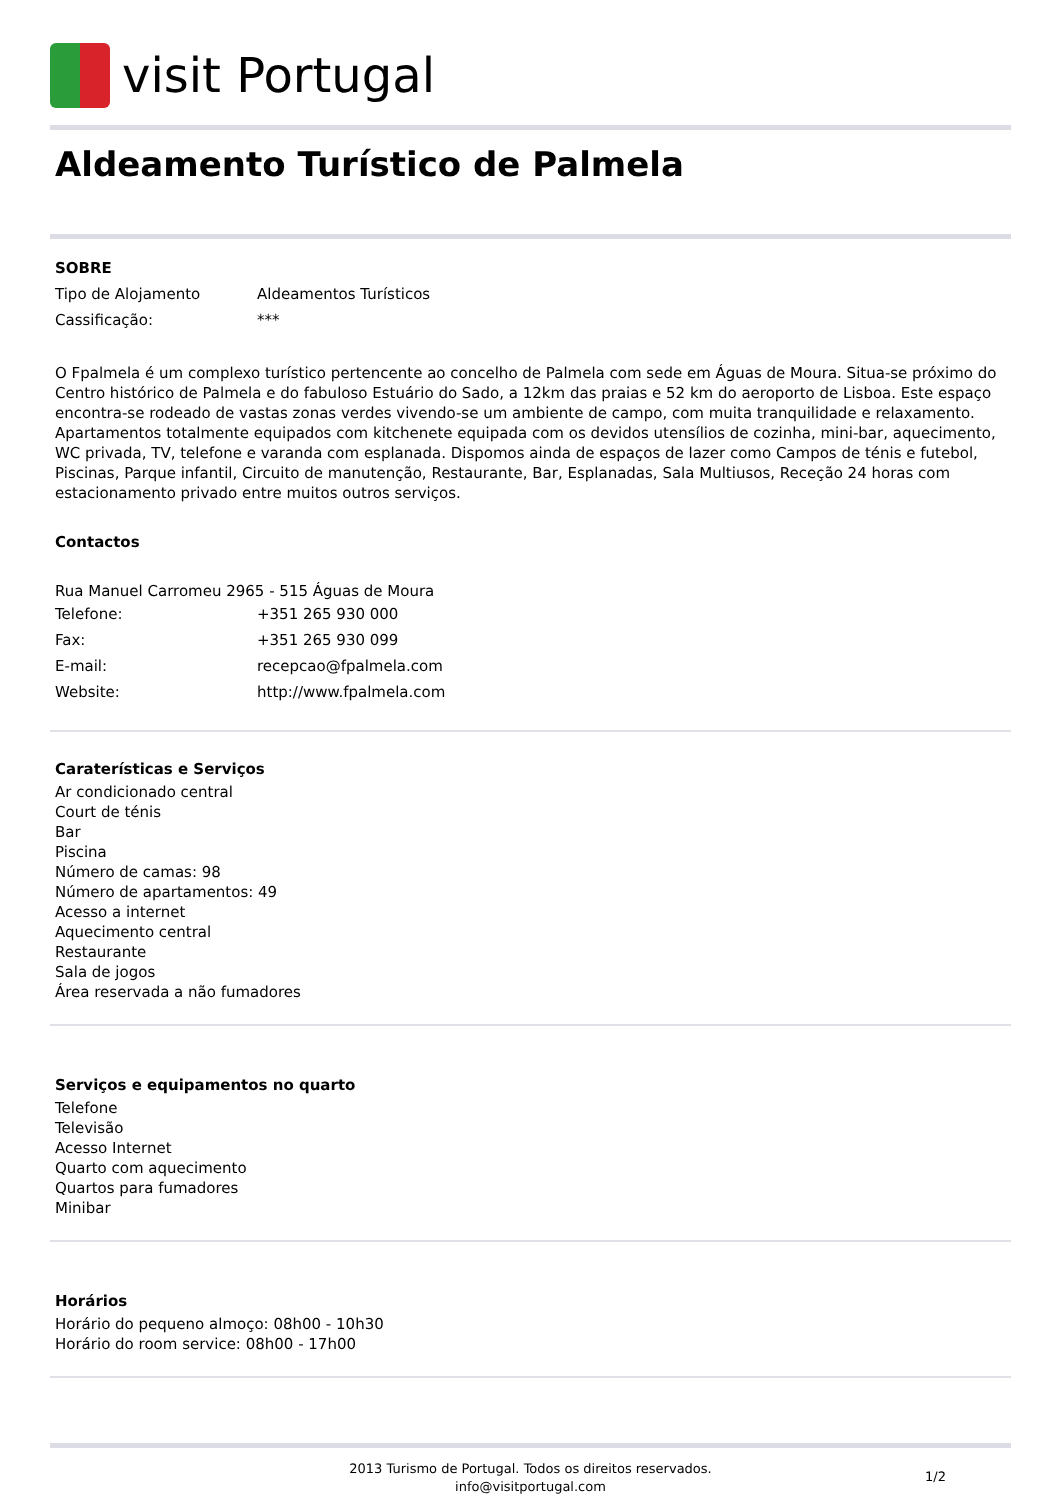visit Portugal
Aldeamento Turístico de Palmela
SOBRE
Tipo de Alojamento Aldeamentos Turísticos
Cassificação: ***
O Fpalmela é um complexo turístico pertencente ao concelho de Palmela com sede em Águas de Moura. Situa-se próximo do Centro histórico de Palmela e do fabuloso Estuário do Sado, a 12km das praias e 52 km do aeroporto de Lisboa. Este espaço encontra-se rodeado de vastas zonas verdes vivendo-se um ambiente de campo, com muita tranquilidade e relaxamento. Apartamentos totalmente equipados com kitchenete equipada com os devidos utensílios de cozinha, mini-bar, aquecimento, WC privada, TV, telefone e varanda com esplanada. Dispomos ainda de espaços de lazer como Campos de ténis e futebol, Piscinas, Parque infantil, Circuito de manutenção, Restaurante, Bar, Esplanadas, Sala Multiusos, Receção 24 horas com estacionamento privado entre muitos outros serviços.
Contactos
Rua Manuel Carromeu 2965 - 515 Águas de Moura
Telefone: +351 265 930 000
Fax: +351 265 930 099
E-mail: recepcao@fpalmela.com
Website: http://www.fpalmela.com
Caraterísticas e Serviços
Ar condicionado central
Court de ténis
Bar
Piscina
Número de camas: 98
Número de apartamentos: 49
Acesso a internet
Aquecimento central
Restaurante
Sala de jogos
Área reservada a não fumadores
Serviços e equipamentos no quarto
Telefone
Televisão
Acesso Internet
Quarto com aquecimento
Quartos para fumadores
Minibar
Horários
Horário do pequeno almoço: 08h00 - 10h30
Horário do room service: 08h00 - 17h00
2013 Turismo de Portugal. Todos os direitos reservados.
info@visitportugal.com
1/2